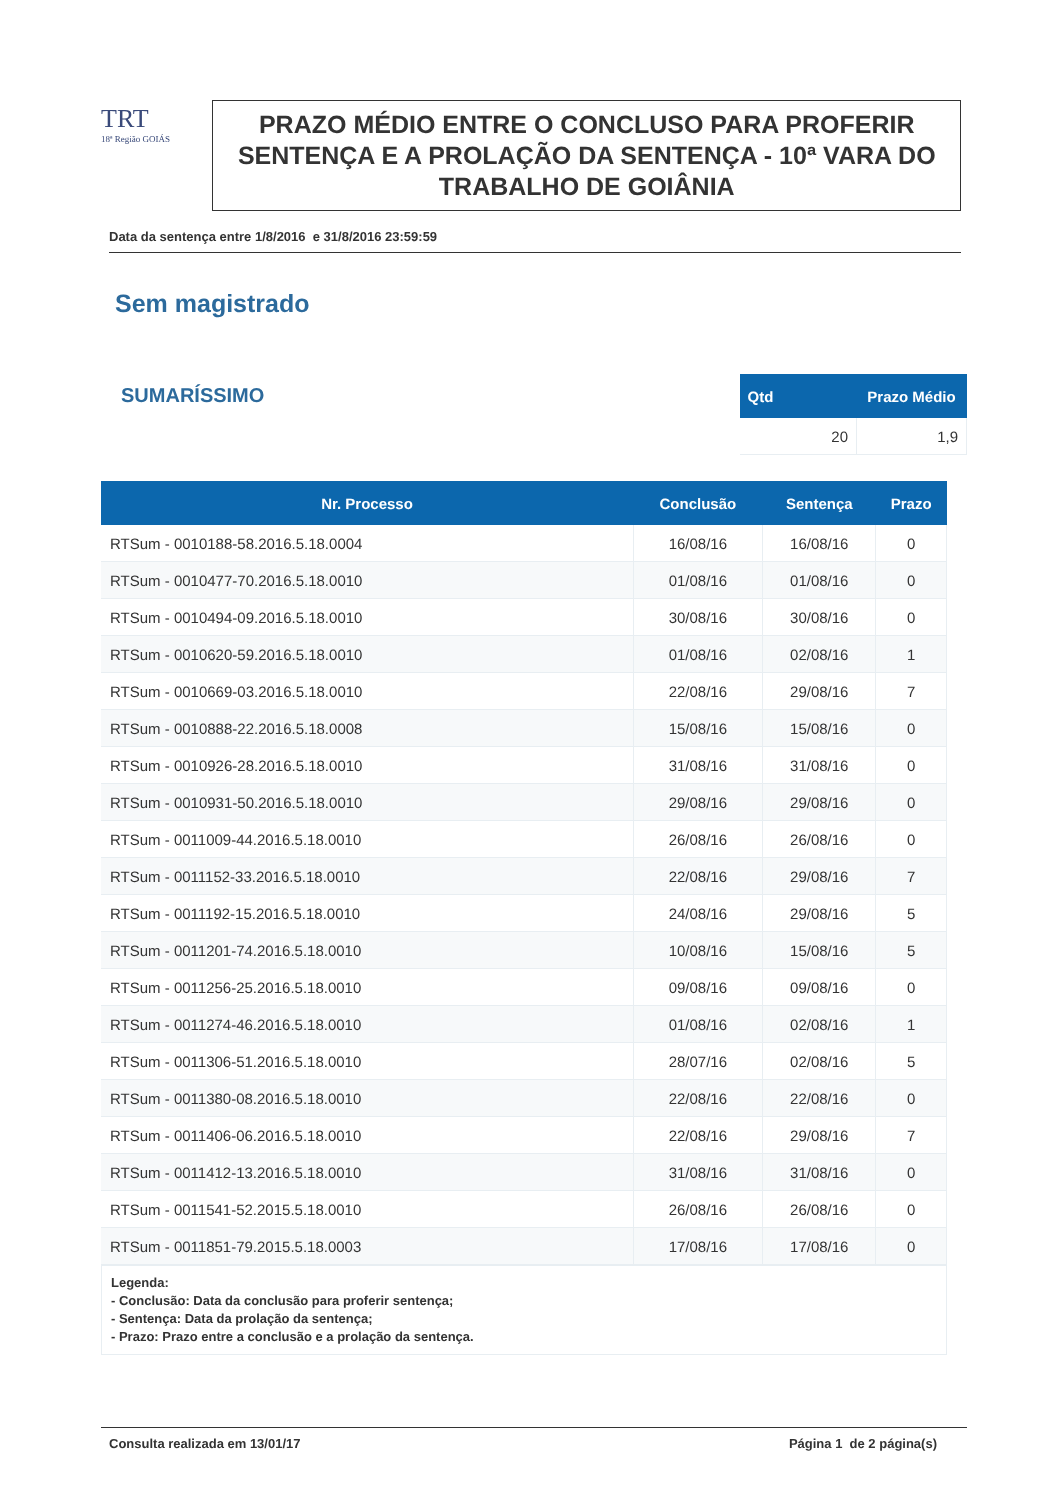TRT
18ª Região GOIÁS
PRAZO MÉDIO ENTRE O CONCLUSO PARA PROFERIR SENTENÇA E A PROLAÇÃO DA SENTENÇA - 10ª VARA DO TRABALHO DE GOIÂNIA
Data da sentença entre 1/8/2016 e 31/8/2016 23:59:59
Sem magistrado
SUMARÍSSIMO
| Qtd | Prazo Médio |
| --- | --- |
| 20 | 1,9 |
| Nr. Processo | Conclusão | Sentença | Prazo |
| --- | --- | --- | --- |
| RTSum - 0010188-58.2016.5.18.0004 | 16/08/16 | 16/08/16 | 0 |
| RTSum - 0010477-70.2016.5.18.0010 | 01/08/16 | 01/08/16 | 0 |
| RTSum - 0010494-09.2016.5.18.0010 | 30/08/16 | 30/08/16 | 0 |
| RTSum - 0010620-59.2016.5.18.0010 | 01/08/16 | 02/08/16 | 1 |
| RTSum - 0010669-03.2016.5.18.0010 | 22/08/16 | 29/08/16 | 7 |
| RTSum - 0010888-22.2016.5.18.0008 | 15/08/16 | 15/08/16 | 0 |
| RTSum - 0010926-28.2016.5.18.0010 | 31/08/16 | 31/08/16 | 0 |
| RTSum - 0010931-50.2016.5.18.0010 | 29/08/16 | 29/08/16 | 0 |
| RTSum - 0011009-44.2016.5.18.0010 | 26/08/16 | 26/08/16 | 0 |
| RTSum - 0011152-33.2016.5.18.0010 | 22/08/16 | 29/08/16 | 7 |
| RTSum - 0011192-15.2016.5.18.0010 | 24/08/16 | 29/08/16 | 5 |
| RTSum - 0011201-74.2016.5.18.0010 | 10/08/16 | 15/08/16 | 5 |
| RTSum - 0011256-25.2016.5.18.0010 | 09/08/16 | 09/08/16 | 0 |
| RTSum - 0011274-46.2016.5.18.0010 | 01/08/16 | 02/08/16 | 1 |
| RTSum - 0011306-51.2016.5.18.0010 | 28/07/16 | 02/08/16 | 5 |
| RTSum - 0011380-08.2016.5.18.0010 | 22/08/16 | 22/08/16 | 0 |
| RTSum - 0011406-06.2016.5.18.0010 | 22/08/16 | 29/08/16 | 7 |
| RTSum - 0011412-13.2016.5.18.0010 | 31/08/16 | 31/08/16 | 0 |
| RTSum - 0011541-52.2015.5.18.0010 | 26/08/16 | 26/08/16 | 0 |
| RTSum - 0011851-79.2015.5.18.0003 | 17/08/16 | 17/08/16 | 0 |
Legenda:
- Conclusão: Data da conclusão para proferir sentença;
- Sentença: Data da prolação da sentença;
- Prazo: Prazo entre a conclusão e a prolação da sentença.
Consulta realizada em 13/01/17 Página 1 de 2 página(s)